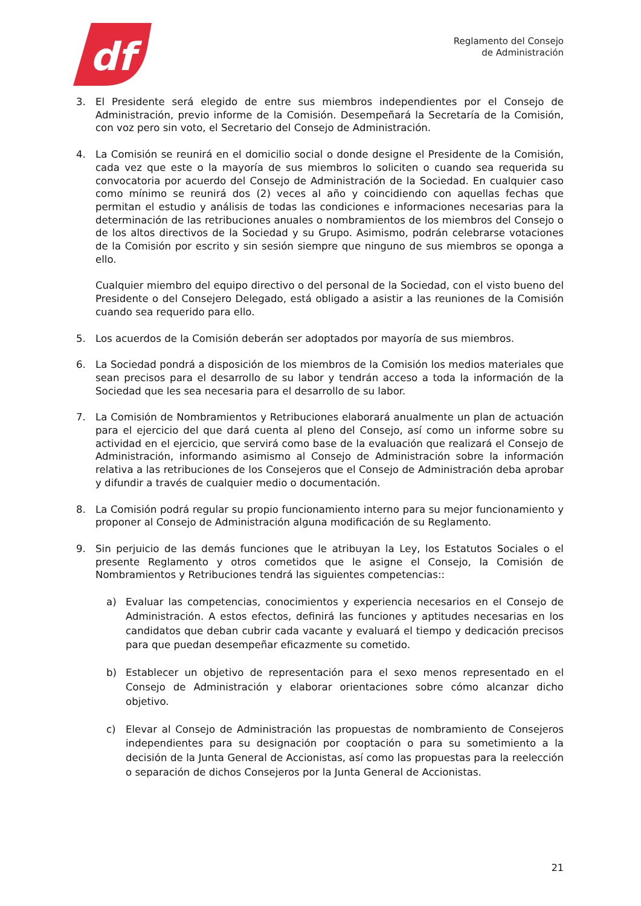df
Reglamento del Consejo
de Administración
3. El Presidente será elegido de entre sus miembros independientes por el Consejo de Administración, previo informe de la Comisión. Desempeñará la Secretaría de la Comisión, con voz pero sin voto, el Secretario del Consejo de Administración.
4. La Comisión se reunirá en el domicilio social o donde designe el Presidente de la Comisión, cada vez que este o la mayoría de sus miembros lo soliciten o cuando sea requerida su convocatoria por acuerdo del Consejo de Administración de la Sociedad. En cualquier caso como mínimo se reunirá dos (2) veces al año y coincidiendo con aquellas fechas que permitan el estudio y análisis de todas las condiciones e informaciones necesarias para la determinación de las retribuciones anuales o nombramientos de los miembros del Consejo o de los altos directivos de la Sociedad y su Grupo. Asimismo, podrán celebrarse votaciones de la Comisión por escrito y sin sesión siempre que ninguno de sus miembros se oponga a ello.
Cualquier miembro del equipo directivo o del personal de la Sociedad, con el visto bueno del Presidente o del Consejero Delegado, está obligado a asistir a las reuniones de la Comisión cuando sea requerido para ello.
5. Los acuerdos de la Comisión deberán ser adoptados por mayoría de sus miembros.
6. La Sociedad pondrá a disposición de los miembros de la Comisión los medios materiales que sean precisos para el desarrollo de su labor y tendrán acceso a toda la información de la Sociedad que les sea necesaria para el desarrollo de su labor.
7. La Comisión de Nombramientos y Retribuciones elaborará anualmente un plan de actuación para el ejercicio del que dará cuenta al pleno del Consejo, así como un informe sobre su actividad en el ejercicio, que servirá como base de la evaluación que realizará el Consejo de Administración, informando asimismo al Consejo de Administración sobre la información relativa a las retribuciones de los Consejeros que el Consejo de Administración deba aprobar y difundir a través de cualquier medio o documentación.
8. La Comisión podrá regular su propio funcionamiento interno para su mejor funcionamiento y proponer al Consejo de Administración alguna modificación de su Reglamento.
9. Sin perjuicio de las demás funciones que le atribuyan la Ley, los Estatutos Sociales o el presente Reglamento y otros cometidos que le asigne el Consejo, la Comisión de Nombramientos y Retribuciones tendrá las siguientes competencias::
a) Evaluar las competencias, conocimientos y experiencia necesarios en el Consejo de Administración. A estos efectos, definirá las funciones y aptitudes necesarias en los candidatos que deban cubrir cada vacante y evaluará el tiempo y dedicación precisos para que puedan desempeñar eficazmente su cometido.
b) Establecer un objetivo de representación para el sexo menos representado en el Consejo de Administración y elaborar orientaciones sobre cómo alcanzar dicho objetivo.
c) Elevar al Consejo de Administración las propuestas de nombramiento de Consejeros independientes para su designación por cooptación o para su sometimiento a la decisión de la Junta General de Accionistas, así como las propuestas para la reelección o separación de dichos Consejeros por la Junta General de Accionistas.
21